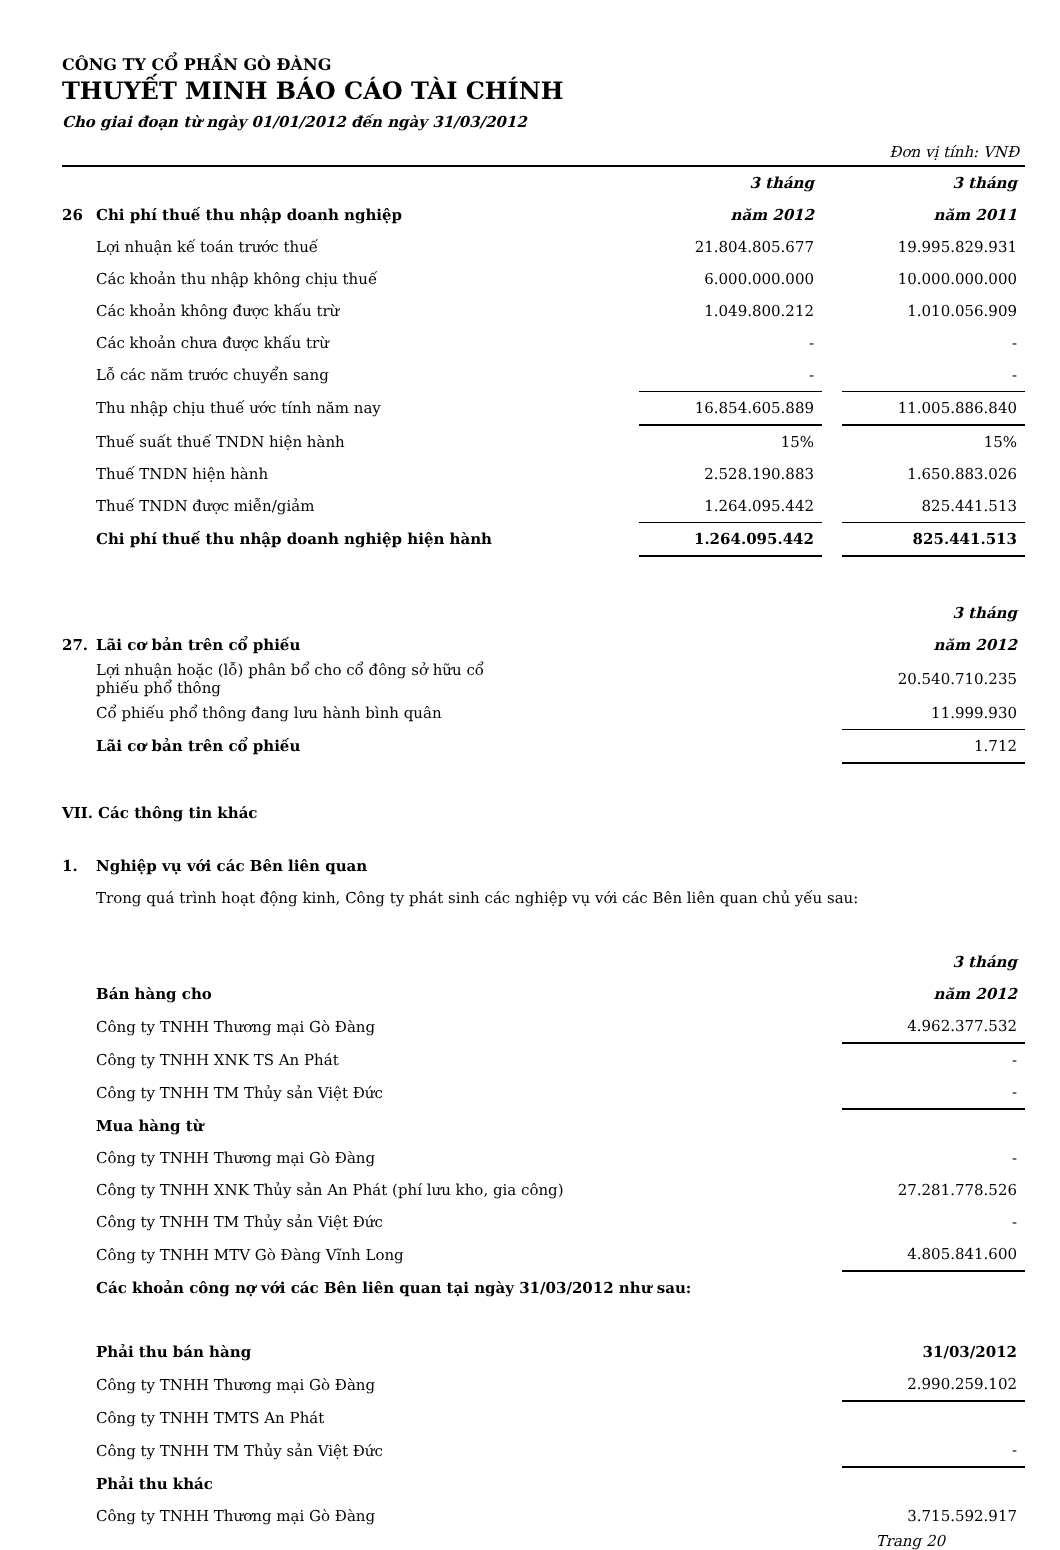CÔNG TY CỔ PHẦN GÒ ĐÀNG
THUYẾT MINH BÁO CÁO TÀI CHÍNH
Cho giai đoạn từ ngày 01/01/2012 đến ngày 31/03/2012
Đơn vị tính: VNĐ
| | | 3 tháng | | 3 tháng |
| 26 | Chi phí thuế thu nhập doanh nghiệp | năm 2012 | | năm 2011 |
| | Lợi nhuận kế toán trước thuế | 21.804.805.677 | | 19.995.829.931 |
| | Các khoản thu nhập không chịu thuế | 6.000.000.000 | | 10.000.000.000 |
| | Các khoản không được khấu trừ | 1.049.800.212 | | 1.010.056.909 |
| | Các khoản chưa được khấu trừ | - | | - |
| | Lỗ các năm trước chuyển sang | - | | - |
| | Thu nhập chịu thuế ước tính năm nay | 16.854.605.889 | | 11.005.886.840 |
| | Thuế suất thuế TNDN hiện hành | 15% | | 15% |
| | Thuế TNDN hiện hành | 2.528.190.883 | | 1.650.883.026 |
| | Thuế TNDN được miễn/giảm | 1.264.095.442 | | 825.441.513 |
| | Chi phí thuế thu nhập doanh nghiệp hiện hành | 1.264.095.442 | | 825.441.513 |
| | | 3 tháng |
| 27. | Lãi cơ bản trên cổ phiếu | năm 2012 |
| | Lợi nhuận hoặc (lỗ) phân bổ cho cổ đông sở hữu cổ phiếu phổ thông | 20.540.710.235 |
| | Cổ phiếu phổ thông đang lưu hành bình quân | 11.999.930 |
| | Lãi cơ bản trên cổ phiếu | 1.712 |
VII. Các thông tin khác
| 1. | Nghiệp vụ với các Bên liên quan | |
| | Trong quá trình hoạt động kinh, Công ty phát sinh các nghiệp vụ với các Bên liên quan chủ yếu sau: | |
| | | 3 tháng |
| | Bán hàng cho | năm 2012 |
| | Công ty TNHH Thương mại Gò Đàng | 4.962.377.532 |
| | Công ty TNHH XNK TS An Phát | - |
| | Công ty TNHH TM Thủy sản Việt Đức | - |
| | Mua hàng từ | |
| | Công ty TNHH Thương mại Gò Đàng | - |
| | Công ty TNHH XNK Thủy sản An Phát (phí lưu kho, gia công) | 27.281.778.526 |
| | Công ty TNHH TM Thủy sản Việt Đức | - |
| | Công ty TNHH MTV Gò Đàng Vĩnh Long | 4.805.841.600 |
| | Các khoản công nợ với các Bên liên quan tại ngày 31/03/2012 như sau: | |
| | Phải thu bán hàng | 31/03/2012 |
| | Công ty TNHH Thương mại Gò Đàng | 2.990.259.102 |
| | Công ty TNHH TMTS An Phát | |
| | Công ty TNHH TM Thủy sản Việt Đức | - |
| | Phải thu khác | |
| | Công ty TNHH Thương mại Gò Đàng | 3.715.592.917 |
Trang 20